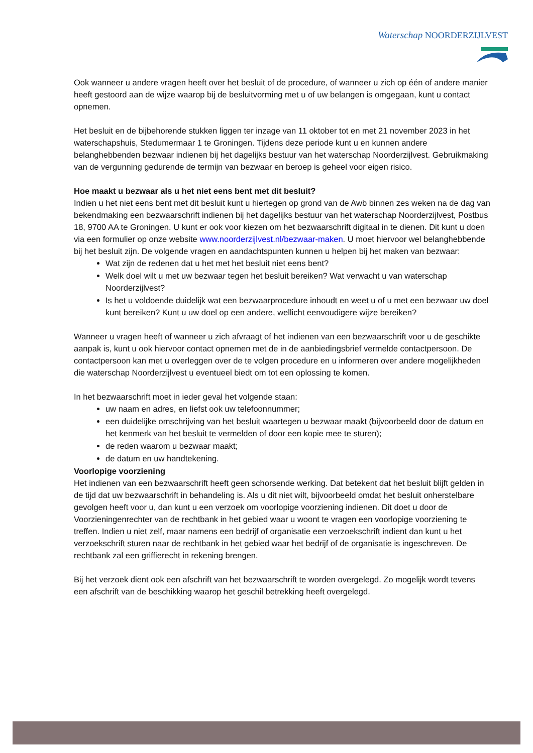Waterschap NOORDERZIJLVEST
Ook wanneer u andere vragen heeft over het besluit of de procedure, of wanneer u zich op één of andere manier heeft gestoord aan de wijze waarop bij de besluitvorming met u of uw belangen is omgegaan, kunt u contact opnemen.
Het besluit en de bijbehorende stukken liggen ter inzage van 11 oktober tot en met 21 november 2023 in het waterschapshuis, Stedumermaar 1 te Groningen. Tijdens deze periode kunt u en kunnen andere belanghebbenden bezwaar indienen bij het dagelijks bestuur van het waterschap Noorderzijlvest. Gebruikmaking van de vergunning gedurende de termijn van bezwaar en beroep is geheel voor eigen risico.
Hoe maakt u bezwaar als u het niet eens bent met dit besluit?
Indien u het niet eens bent met dit besluit kunt u hiertegen op grond van de Awb binnen zes weken na de dag van bekendmaking een bezwaarschrift indienen bij het dagelijks bestuur van het waterschap Noorderzijlvest, Postbus 18, 9700 AA te Groningen. U kunt er ook voor kiezen om het bezwaarschrift digitaal in te dienen. Dit kunt u doen via een formulier op onze website www.noorderzijlvest.nl/bezwaar-maken. U moet hiervoor wel belanghebbende bij het besluit zijn. De volgende vragen en aandachtspunten kunnen u helpen bij het maken van bezwaar:
Wat zijn de redenen dat u het met het besluit niet eens bent?
Welk doel wilt u met uw bezwaar tegen het besluit bereiken? Wat verwacht u van waterschap Noorderzijlvest?
Is het u voldoende duidelijk wat een bezwaarprocedure inhoudt en weet u of u met een bezwaar uw doel kunt bereiken? Kunt u uw doel op een andere, wellicht eenvoudigere wijze bereiken?
Wanneer u vragen heeft of wanneer u zich afvraagt of het indienen van een bezwaarschrift voor u de geschikte aanpak is, kunt u ook hiervoor contact opnemen met de in de aanbiedingsbrief vermelde contactpersoon. De contactpersoon kan met u overleggen over de te volgen procedure en u informeren over andere mogelijkheden die waterschap Noorderzijlvest u eventueel biedt om tot een oplossing te komen.
In het bezwaarschrift moet in ieder geval het volgende staan:
uw naam en adres, en liefst ook uw telefoonnummer;
een duidelijke omschrijving van het besluit waartegen u bezwaar maakt (bijvoorbeeld door de datum en het kenmerk van het besluit te vermelden of door een kopie mee te sturen);
de reden waarom u bezwaar maakt;
de datum en uw handtekening.
Voorlopige voorziening
Het indienen van een bezwaarschrift heeft geen schorsende werking. Dat betekent dat het besluit blijft gelden in de tijd dat uw bezwaarschrift in behandeling is. Als u dit niet wilt, bijvoorbeeld omdat het besluit onherstelbare gevolgen heeft voor u, dan kunt u een verzoek om voorlopige voorziening indienen. Dit doet u door de Voorzieningenrechter van de rechtbank in het gebied waar u woont te vragen een voorlopige voorziening te treffen. Indien u niet zelf, maar namens een bedrijf of organisatie een verzoekschrift indient dan kunt u het verzoekschrift sturen naar de rechtbank in het gebied waar het bedrijf of de organisatie is ingeschreven. De rechtbank zal een griffierecht in rekening brengen.
Bij het verzoek dient ook een afschrift van het bezwaarschrift te worden overgelegd. Zo mogelijk wordt tevens een afschrift van de beschikking waarop het geschil betrekking heeft overgelegd.